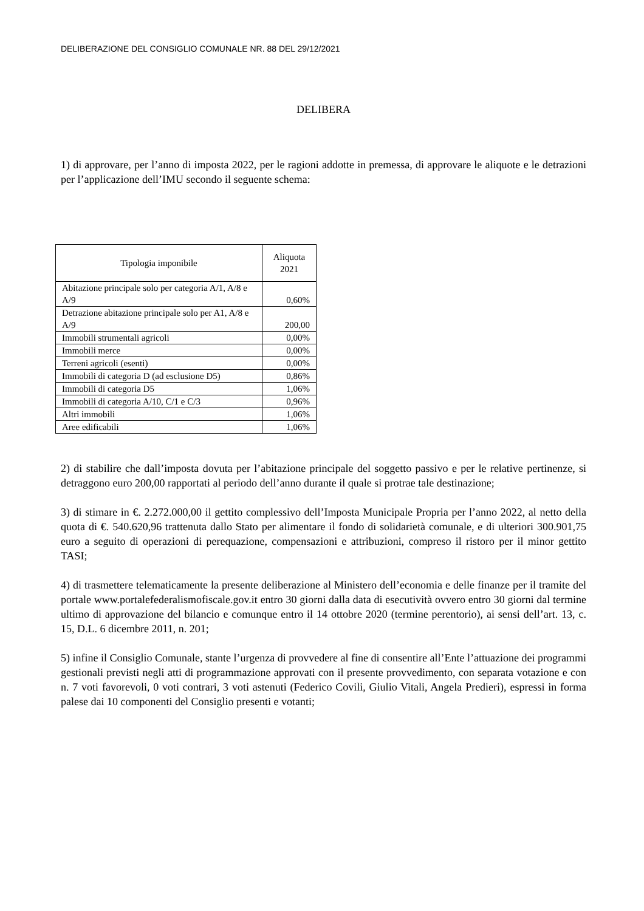DELIBERAZIONE DEL CONSIGLIO COMUNALE NR. 88 DEL 29/12/2021
DELIBERA
1) di approvare, per l’anno di imposta 2022, per le ragioni addotte in premessa, di approvare le aliquote e le detrazioni per l’applicazione dell’IMU secondo il seguente schema:
| Tipologia imponibile | Aliquota 2021 |
| --- | --- |
| Abitazione principale solo per categoria A/1, A/8 e A/9 | 0,60% |
| Detrazione abitazione principale solo per A1, A/8 e A/9 | 200,00 |
| Immobili strumentali agricoli | 0,00% |
| Immobili merce | 0,00% |
| Terreni agricoli (esenti) | 0,00% |
| Immobili di categoria D (ad esclusione D5) | 0,86% |
| Immobili di categoria D5 | 1,06% |
| Immobili di categoria A/10, C/1 e C/3 | 0,96% |
| Altri immobili | 1,06% |
| Aree edificabili | 1,06% |
2) di stabilire che dall’imposta dovuta per l’abitazione principale del soggetto passivo e per le relative pertinenze, si detraggono euro 200,00 rapportati al periodo dell’anno durante il quale si protrae tale destinazione;
3) di stimare in €. 2.272.000,00 il gettito complessivo dell’Imposta Municipale Propria per l’anno 2022, al netto della quota di €. 540.620,96 trattenuta dallo Stato per alimentare il fondo di solidarietà comunale, e di ulteriori 300.901,75 euro a seguito di operazioni di perequazione, compensazioni e attribuzioni, compreso il ristoro per il minor gettito TASI;
4) di trasmettere telematicamente la presente deliberazione al Ministero dell’economia e delle finanze per il tramite del portale www.portalefederalismofiscale.gov.it entro 30 giorni dalla data di esecutività ovvero entro 30 giorni dal termine ultimo di approvazione del bilancio e comunque entro il 14 ottobre 2020 (termine perentorio), ai sensi dell’art. 13, c. 15, D.L. 6 dicembre 2011, n. 201;
5) infine il Consiglio Comunale, stante l’urgenza di provvedere al fine di consentire all’Ente l’attuazione dei programmi gestionali previsti negli atti di programmazione approvati con il presente provvedimento, con separata votazione e con n. 7 voti favorevoli, 0 voti contrari, 3 voti astenuti (Federico Covili, Giulio Vitali, Angela Predieri), espressi in forma palese dai 10 componenti del Consiglio presenti e votanti;